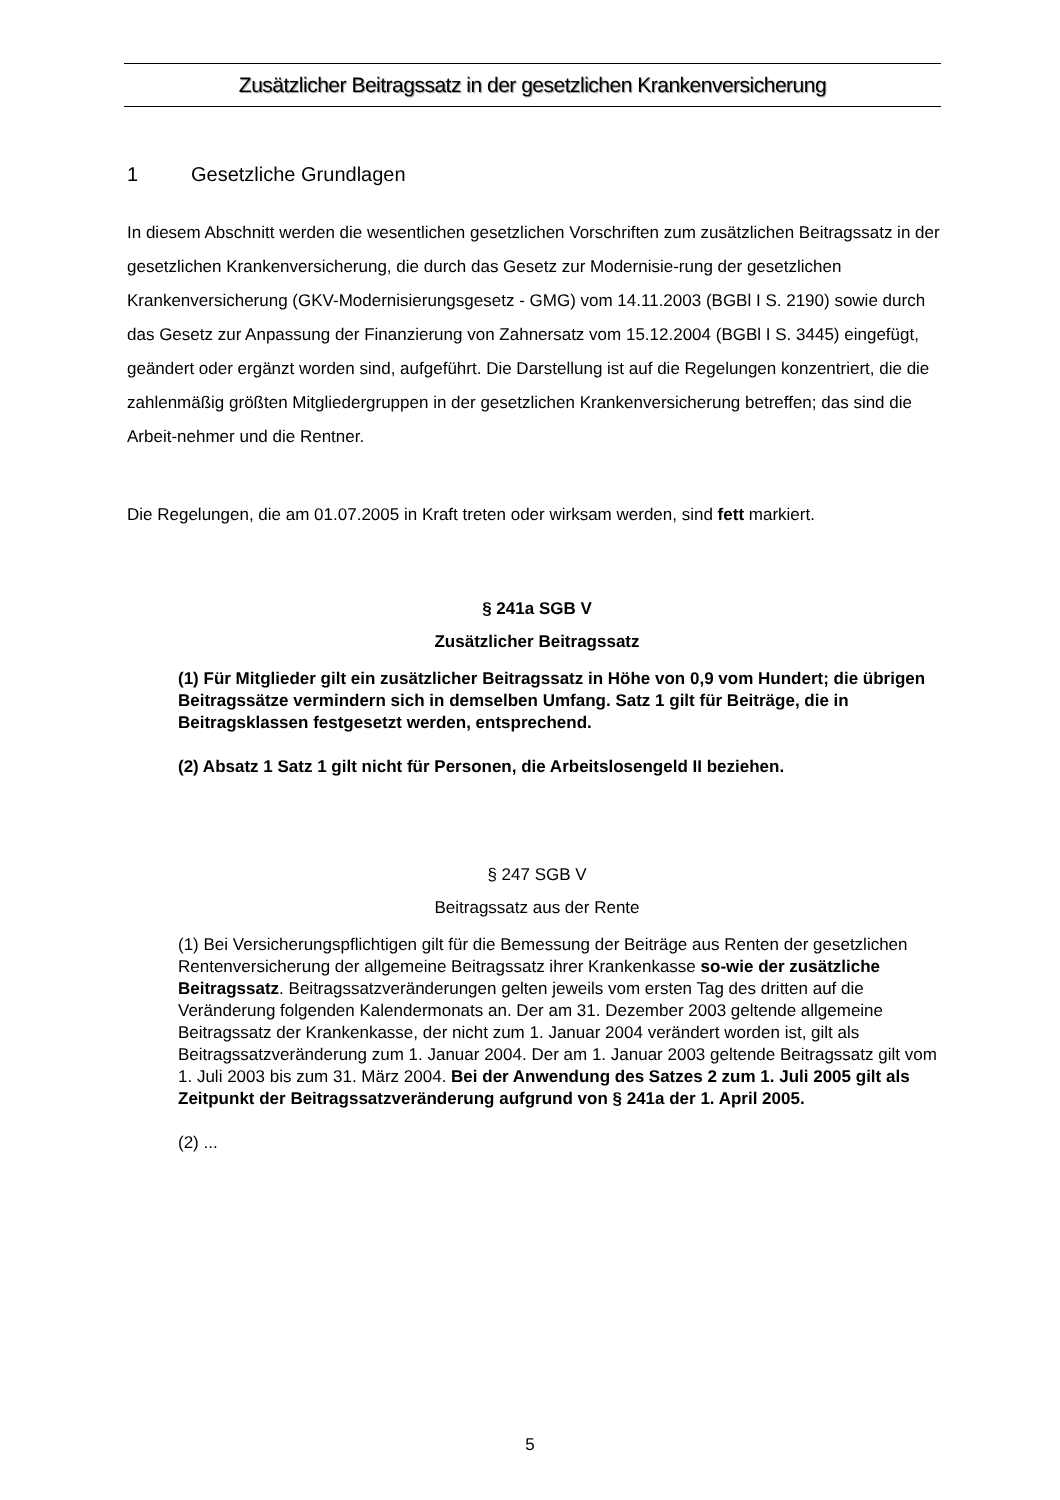Zusätzlicher Beitragssatz in der gesetzlichen Krankenversicherung
1 Gesetzliche Grundlagen
In diesem Abschnitt werden die wesentlichen gesetzlichen Vorschriften zum zusätzlichen Beitragssatz in der gesetzlichen Krankenversicherung, die durch das Gesetz zur Modernisie-rung der gesetzlichen Krankenversicherung (GKV-Modernisierungsgesetz - GMG) vom 14.11.2003 (BGBl I S. 2190) sowie durch das Gesetz zur Anpassung der Finanzierung von Zahnersatz vom 15.12.2004 (BGBl I S. 3445) eingefügt, geändert oder ergänzt worden sind, aufgeführt. Die Darstellung ist auf die Regelungen konzentriert, die die zahlenmäßig größten Mitgliedergruppen in der gesetzlichen Krankenversicherung betreffen; das sind die Arbeit-nehmer und die Rentner.
Die Regelungen, die am 01.07.2005 in Kraft treten oder wirksam werden, sind fett markiert.
§ 241a SGB V
Zusätzlicher Beitragssatz
(1) Für Mitglieder gilt ein zusätzlicher Beitragssatz in Höhe von 0,9 vom Hundert; die übrigen Beitragssätze vermindern sich in demselben Umfang. Satz 1 gilt für Beiträge, die in Beitragsklassen festgesetzt werden, entsprechend.
(2) Absatz 1 Satz 1 gilt nicht für Personen, die Arbeitslosengeld II beziehen.
§ 247 SGB V
Beitragssatz aus der Rente
(1) Bei Versicherungspflichtigen gilt für die Bemessung der Beiträge aus Renten der gesetzlichen Rentenversicherung der allgemeine Beitragssatz ihrer Krankenkasse so-wie der zusätzliche Beitragssatz. Beitragssatzveränderungen gelten jeweils vom ersten Tag des dritten auf die Veränderung folgenden Kalendermonats an. Der am 31. Dezember 2003 geltende allgemeine Beitragssatz der Krankenkasse, der nicht zum 1. Januar 2004 verändert worden ist, gilt als Beitragssatzveränderung zum 1. Januar 2004. Der am 1. Januar 2003 geltende Beitragssatz gilt vom 1. Juli 2003 bis zum 31. März 2004. Bei der Anwendung des Satzes 2 zum 1. Juli 2005 gilt als Zeitpunkt der Beitragssatzveränderung aufgrund von § 241a der 1. April 2005.
(2) ...
5